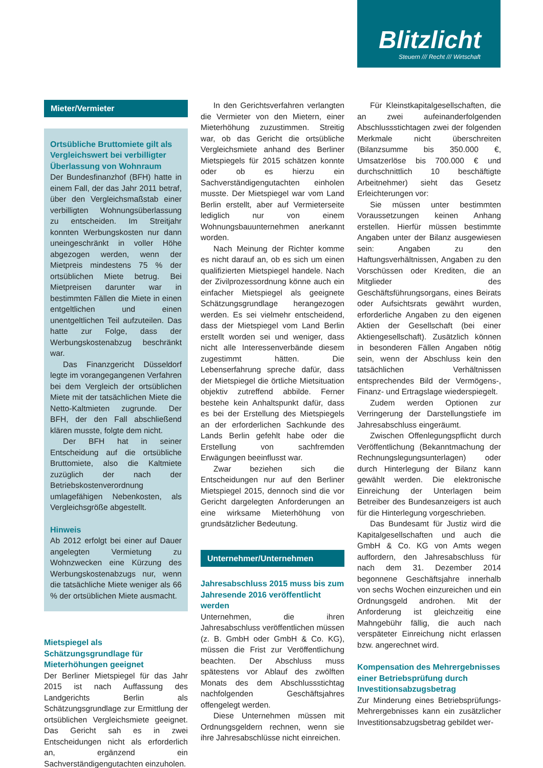Blitzlicht
Steuern /// Recht /// Wirtschaft
Mieter/Vermieter
Ortsübliche Bruttomiete gilt als Vergleichswert bei verbilligter Überlassung von Wohnraum
Der Bundesfinanzhof (BFH) hatte in einem Fall, der das Jahr 2011 betraf, über den Vergleichsmaßstab einer verbilligten Wohnungsüberlassung zu entscheiden. Im Streitjahr konnten Werbungskosten nur dann uneingeschränkt in voller Höhe abgezogen werden, wenn der Mietpreis mindestens 75 % der ortsüblichen Miete betrug. Bei Mietpreisen darunter war in bestimmten Fällen die Miete in einen entgeltlichen und einen unentgeltlichen Teil aufzuteilen. Das hatte zur Folge, dass der Werbungskostenabzug beschränkt war.
Das Finanzgericht Düsseldorf legte im vorangegangenen Verfahren bei dem Vergleich der ortsüblichen Miete mit der tatsächlichen Miete die Netto-Kaltmieten zugrunde. Der BFH, der den Fall abschließend klären musste, folgte dem nicht.
Der BFH hat in seiner Entscheidung auf die ortsübliche Bruttomiete, also die Kaltmiete zuzüglich der nach der Betriebskostenverordnung umlagefähigen Nebenkosten, als Vergleichsgröße abgestellt.
Hinweis
Ab 2012 erfolgt bei einer auf Dauer angelegten Vermietung zu Wohnzwecken eine Kürzung des Werbungskostenabzugs nur, wenn die tatsächliche Miete weniger als 66 % der ortsüblichen Miete ausmacht.
Mietspiegel als Schätzungsgrundlage für Mieterhöhungen geeignet
Der Berliner Mietspiegel für das Jahr 2015 ist nach Auffassung des Landgerichts Berlin als Schätzungsgrundlage zur Ermittlung der ortsüblichen Vergleichsmiete geeignet. Das Gericht sah es in zwei Entscheidungen nicht als erforderlich an, ergänzend ein Sachverständigengutachten einzuholen.
In den Gerichtsverfahren verlangten die Vermieter von den Mietern, einer Mieterhöhung zuzustimmen. Streitig war, ob das Gericht die ortsübliche Vergleichsmiete anhand des Berliner Mietspiegels für 2015 schätzen konnte oder ob es hierzu ein Sachverständigengutachten einholen musste. Der Mietspiegel war vom Land Berlin erstellt, aber auf Vermieterseite lediglich nur von einem Wohnungsbauunternehmen anerkannt worden.
Nach Meinung der Richter komme es nicht darauf an, ob es sich um einen qualifizierten Mietspiegel handele. Nach der Zivilprozessordnung könne auch ein einfacher Mietspiegel als geeignete Schätzungsgrundlage herangezogen werden. Es sei vielmehr entscheidend, dass der Mietspiegel vom Land Berlin erstellt worden sei und weniger, dass nicht alle Interessenverbände diesem zugestimmt hätten. Die Lebenserfahrung spreche dafür, dass der Mietspiegel die örtliche Mietsituation objektiv zutreffend abbilde. Ferner bestehe kein Anhaltspunkt dafür, dass es bei der Erstellung des Mietspiegels an der erforderlichen Sachkunde des Lands Berlin gefehlt habe oder die Erstellung von sachfremden Erwägungen beeinflusst war.
Zwar beziehen sich die Entscheidungen nur auf den Berliner Mietspiegel 2015, dennoch sind die vor Gericht dargelegten Anforderungen an eine wirksame Mieterhöhung von grundsätzlicher Bedeutung.
Unternehmer/Unternehmen
Jahresabschluss 2015 muss bis zum Jahresende 2016 veröffentlicht werden
Unternehmen, die ihren Jahresabschluss veröffentlichen müssen (z. B. GmbH oder GmbH & Co. KG), müssen die Frist zur Veröffentlichung beachten. Der Abschluss muss spätestens vor Ablauf des zwölften Monats des dem Abschlussstichtag nachfolgenden Geschäftsjahres offengelegt werden.
Diese Unternehmen müssen mit Ordnungsgeldern rechnen, wenn sie ihre Jahresabschlüsse nicht einreichen.
Für Kleinstkapitalgesellschaften, die an zwei aufeinanderfolgenden Abschlussstichtagen zwei der folgenden Merkmale nicht überschreiten (Bilanzsumme bis 350.000 €, Umsatzerlöse bis 700.000 € und durchschnittlich 10 beschäftigte Arbeitnehmer) sieht das Gesetz Erleichterungen vor:
Sie müssen unter bestimmten Voraussetzungen keinen Anhang erstellen. Hierfür müssen bestimmte Angaben unter der Bilanz ausgewiesen sein: Angaben zu den Haftungsverhältnissen, Angaben zu den Vorschüssen oder Krediten, die an Mitglieder des Geschäftsführungsorgans, eines Beirats oder Aufsichtsrats gewährt wurden, erforderliche Angaben zu den eigenen Aktien der Gesellschaft (bei einer Aktiengesellschaft). Zusätzlich können in besonderen Fällen Angaben nötig sein, wenn der Abschluss kein den tatsächlichen Verhältnissen entsprechendes Bild der Vermögens-, Finanz- und Ertragslage wiederspiegelt.
Zudem werden Optionen zur Verringerung der Darstellungstiefe im Jahresabschluss eingeräumt.
Zwischen Offenlegungspflicht durch Veröffentlichung (Bekanntmachung der Rechnungslegungsunterlagen) oder durch Hinterlegung der Bilanz kann gewählt werden. Die elektronische Einreichung der Unterlagen beim Betreiber des Bundesanzeigers ist auch für die Hinterlegung vorgeschrieben.
Das Bundesamt für Justiz wird die Kapitalgesellschaften und auch die GmbH & Co. KG von Amts wegen auffordern, den Jahresabschluss für nach dem 31. Dezember 2014 begonnene Geschäftsjahre innerhalb von sechs Wochen einzureichen und ein Ordnungsgeld androhen. Mit der Anforderung ist gleichzeitig eine Mahngebühr fällig, die auch nach verspäteter Einreichung nicht erlassen bzw. angerechnet wird.
Kompensation des Mehrergebnisses einer Betriebsprüfung durch Investitionsabzugsbetrag
Zur Minderung eines Betriebsprüfungs-Mehrergebnisses kann ein zusätzlicher Investitionsabzugsbetrag gebildet wer-